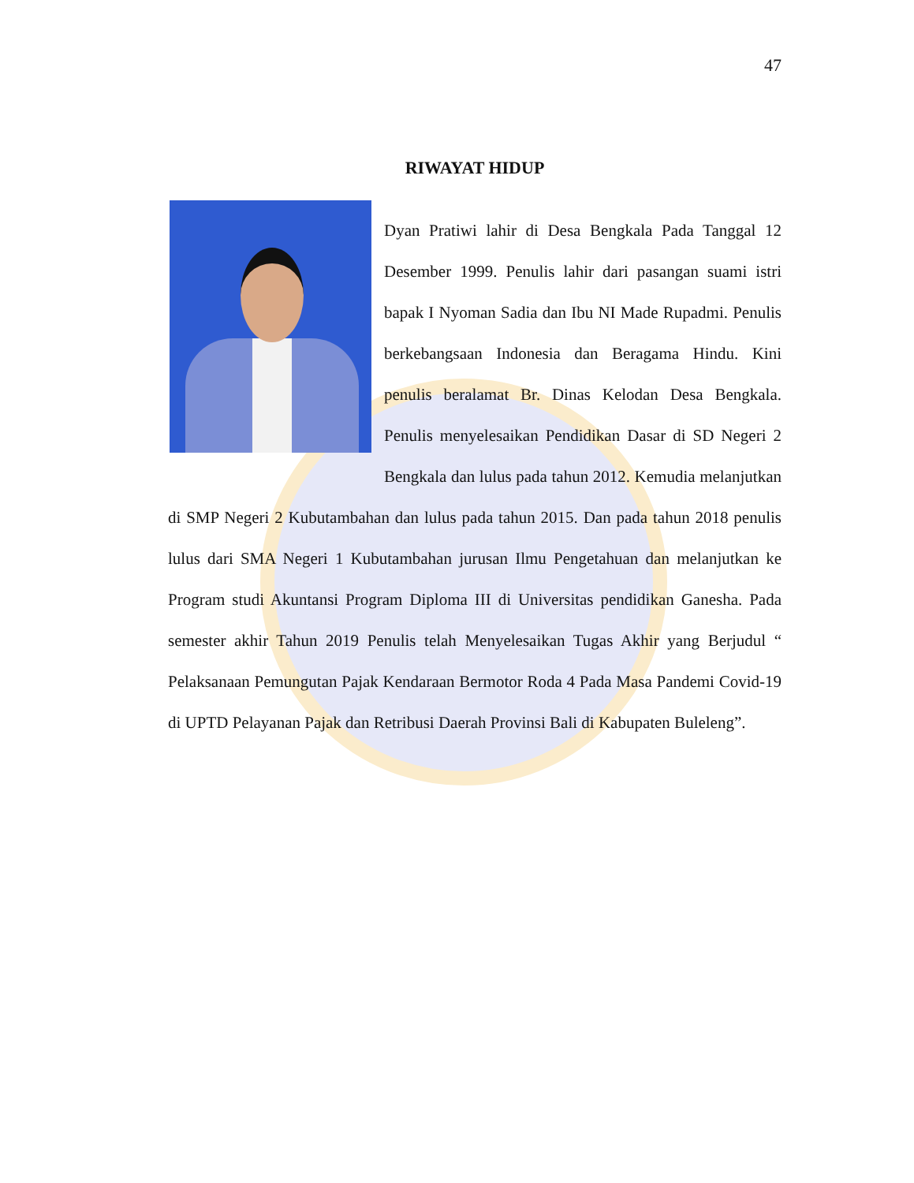47
RIWAYAT HIDUP
Dyan Pratiwi lahir di Desa Bengkala Pada Tanggal 12 Desember 1999. Penulis lahir dari pasangan suami istri bapak I Nyoman Sadia dan Ibu NI Made Rupadmi. Penulis berkebangsaan Indonesia dan Beragama Hindu. Kini penulis beralamat Br. Dinas Kelodan Desa Bengkala. Penulis menyelesaikan Pendidikan Dasar di SD Negeri 2 Bengkala dan lulus pada tahun 2012. Kemudia melanjutkan di SMP Negeri 2 Kubutambahan dan lulus pada tahun 2015. Dan pada tahun 2018 penulis lulus dari SMA Negeri 1 Kubutambahan jurusan Ilmu Pengetahuan dan melanjutkan ke Program studi Akuntansi Program Diploma III di Universitas pendidikan Ganesha. Pada semester akhir Tahun 2019 Penulis telah Menyelesaikan Tugas Akhir yang Berjudul “ Pelaksanaan Pemungutan Pajak Kendaraan Bermotor Roda 4 Pada Masa Pandemi Covid-19 di UPTD Pelayanan Pajak dan Retribusi Daerah Provinsi Bali di Kabupaten Buleleng”.